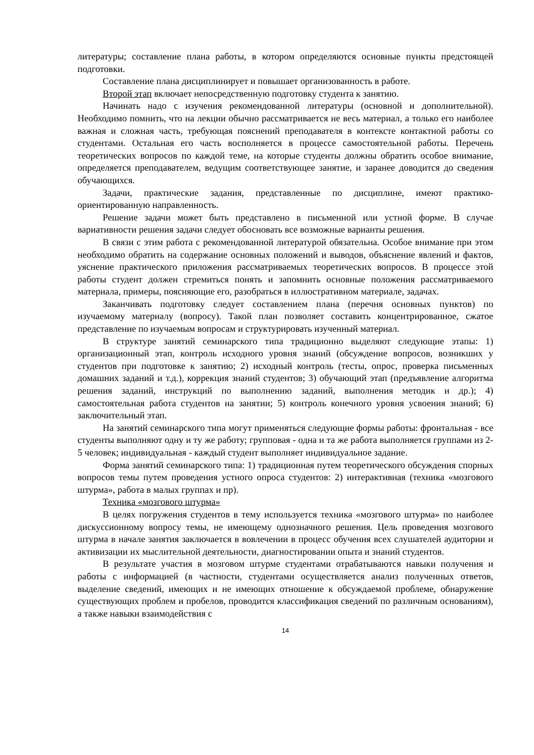литературы; составление плана работы, в котором определяются основные пункты предстоящей подготовки.
Составление плана дисциплинирует и повышает организованность в работе.
Второй этап включает непосредственную подготовку студента к занятию.
Начинать надо с изучения рекомендованной литературы (основной и дополнительной). Необходимо помнить, что на лекции обычно рассматривается не весь материал, а только его наиболее важная и сложная часть, требующая пояснений преподавателя в контексте контактной работы со студентами. Остальная его часть восполняется в процессе самостоятельной работы. Перечень теоретических вопросов по каждой теме, на которые студенты должны обратить особое внимание, определяется преподавателем, ведущим соответствующее занятие, и заранее доводится до сведения обучающихся.
Задачи, практические задания, представленные по дисциплине, имеют практико-ориентированную направленность.
Решение задачи может быть представлено в письменной или устной форме. В случае вариативности решения задачи следует обосновать все возможные варианты решения.
В связи с этим работа с рекомендованной литературой обязательна. Особое внимание при этом необходимо обратить на содержание основных положений и выводов, объяснение явлений и фактов, уяснение практического приложения рассматриваемых теоретических вопросов. В процессе этой работы студент должен стремиться понять и запомнить основные положения рассматриваемого материала, примеры, поясняющие его, разобраться в иллюстративном материале, задачах.
Заканчивать подготовку следует составлением плана (перечня основных пунктов) по изучаемому материалу (вопросу). Такой план позволяет составить концентрированное, сжатое представление по изучаемым вопросам и структурировать изученный материал.
В структуре занятий семинарского типа традиционно выделяют следующие этапы: 1) организационный этап, контроль исходного уровня знаний (обсуждение вопросов, возникших у студентов при подготовке к занятию; 2) исходный контроль (тесты, опрос, проверка письменных домашних заданий и т.д.), коррекция знаний студентов; 3) обучающий этап (предъявление алгоритма решения заданий, инструкций по выполнению заданий, выполнения методик и др.); 4) самостоятельная работа студентов на занятии; 5) контроль конечного уровня усвоения знаний; 6) заключительный этап.
На занятий семинарского типа могут применяться следующие формы работы: фронтальная - все студенты выполняют одну и ту же работу; групповая - одна и та же работа выполняется группами из 2-5 человек; индивидуальная - каждый студент выполняет индивидуальное задание.
Форма занятий семинарского типа: 1) традиционная путем теоретического обсуждения спорных вопросов темы путем проведения устного опроса студентов: 2) интерактивная (техника «мозгового штурма», работа в малых группах и пр).
Техника «мозгового штурма»
В целях погружения студентов в тему используется техника «мозгового штурма» по наиболее дискуссионному вопросу темы, не имеющему однозначного решения. Цель проведения мозгового штурма в начале занятия заключается в вовлечении в процесс обучения всех слушателей аудитории и активизации их мыслительной деятельности, диагностировании опыта и знаний студентов.
В результате участия в мозговом штурме студентами отрабатываются навыки получения и работы с информацией (в частности, студентами осуществляется анализ полученных ответов, выделение сведений, имеющих и не имеющих отношение к обсуждаемой проблеме, обнаружение существующих проблем и пробелов, проводится классификация сведений по различным основаниям), а также навыки взаимодействия с
14